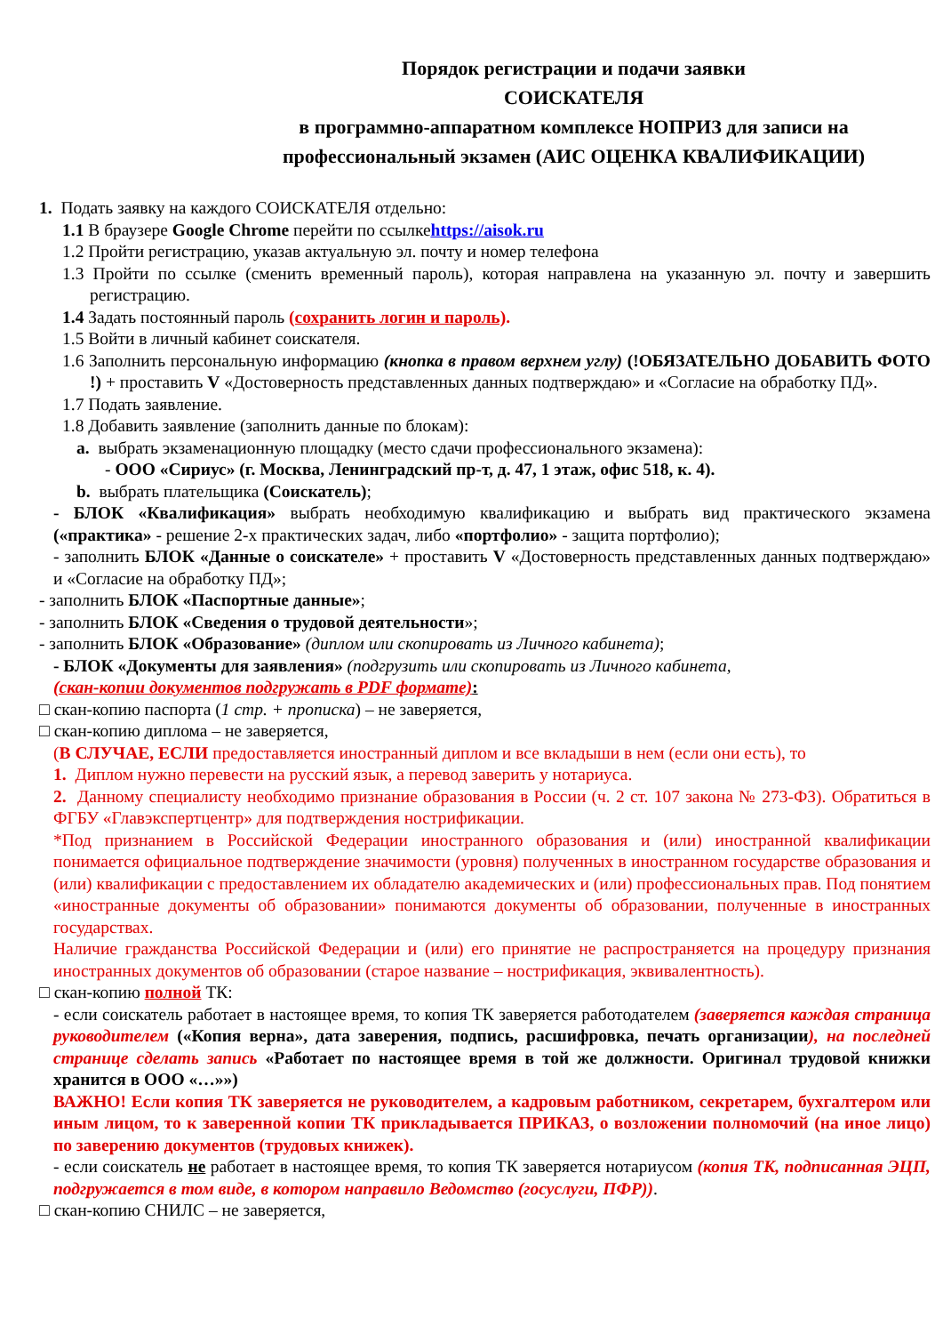Порядок регистрации и подачи заявки
СОИСКАТЕЛЯ
в программно-аппаратном комплексе НОПРИЗ для записи на профессиональный экзамен (АИС ОЦЕНКА КВАЛИФИКАЦИИ)
1. Подать заявку на каждого СОИСКАТЕЛЯ отдельно:
1.1 В браузере Google Chrome перейти по ссылкеhttps://aisok.ru
1.2 Пройти регистрацию, указав актуальную эл. почту и номер телефона
1.3 Пройти по ссылке (сменить временный пароль), которая направлена на указанную эл. почту и завершить регистрацию.
1.4 Задать постоянный пароль (сохранить логин и пароль).
1.5 Войти в личный кабинет соискателя.
1.6 Заполнить персональную информацию (кнопка в правом верхнем углу) (!ОБЯЗАТЕЛЬНО ДОБАВИТЬ ФОТО !) + проставить V «Достоверность представленных данных подтверждаю» и «Согласие на обработку ПД».
1.7 Подать заявление.
1.8 Добавить заявление (заполнить данные по блокам):
a. выбрать экзаменационную площадку (место сдачи профессионального экзамена):
- ООО «Сириус» (г. Москва, Ленинградский пр-т, д. 47, 1 этаж, офис 518, к. 4).
b. выбрать плательщика (Соискатель);
- БЛОК «Квалификация» выбрать необходимую квалификацию и выбрать вид практического экзамена («практика» - решение 2-х практических задач, либо «портфолио» - защита портфолио);
- заполнить БЛОК «Данные о соискателе» + проставить V «Достоверность представленных данных подтверждаю» и «Согласие на обработку ПД»;
- заполнить БЛОК «Паспортные данные»;
- заполнить БЛОК «Сведения о трудовой деятельности»;
- заполнить БЛОК «Образование» (диплом или скопировать из Личного кабинета);
- БЛОК «Документы для заявления» (подгрузить или скопировать из Личного кабинета,
(скан-копии документов подгружать в PDF формате):
□ скан-копию паспорта (1 стр. + прописка) – не заверяется,
□ скан-копию диплома – не заверяется,
(В СЛУЧАЕ, ЕСЛИ предоставляется иностранный диплом и все вкладыши в нем (если они есть), то
1. Диплом нужно перевести на русский язык, а перевод заверить у нотариуса.
2. Данному специалисту необходимо признание образования в России (ч. 2 ст. 107 закона № 273-ФЗ). Обратиться в ФГБУ «Главэкспертцентр» для подтверждения нострификации.
*Под признанием в Российской Федерации иностранного образования и (или) иностранной квалификации понимается официальное подтверждение значимости (уровня) полученных в иностранном государстве образования и (или) квалификации с предоставлением их обладателю академических и (или) профессиональных прав. Под понятием «иностранные документы об образовании» понимаются документы об образовании, полученные в иностранных государствах.
Наличие гражданства Российской Федерации и (или) его принятие не распространяется на процедуру признания иностранных документов об образовании (старое название – нострификация, эквивалентность).
□ скан-копию полной ТК:
- если соискатель работает в настоящее время, то копия ТК заверяется работодателем (заверяется каждая страница руководителем («Копия верна», дата заверения, подпись, расшифровка, печать организации), на последней странице сделать запись «Работает по настоящее время в той же должности. Оригинал трудовой книжки хранится в ООО «…»»)
ВАЖНО! Если копия ТК заверяется не руководителем, а кадровым работником, секретарем, бухгалтером или иным лицом, то к заверенной копии ТК прикладывается ПРИКАЗ, о возложении полномочий (на иное лицо) по заверению документов (трудовых книжек).
- если соискатель не работает в настоящее время, то копия ТК заверяется нотариусом (копия ТК, подписанная ЭЦП, подгружается в том виде, в котором направило Ведомство (госуслуги, ПФР)).
□ скан-копию СНИЛС – не заверяется,